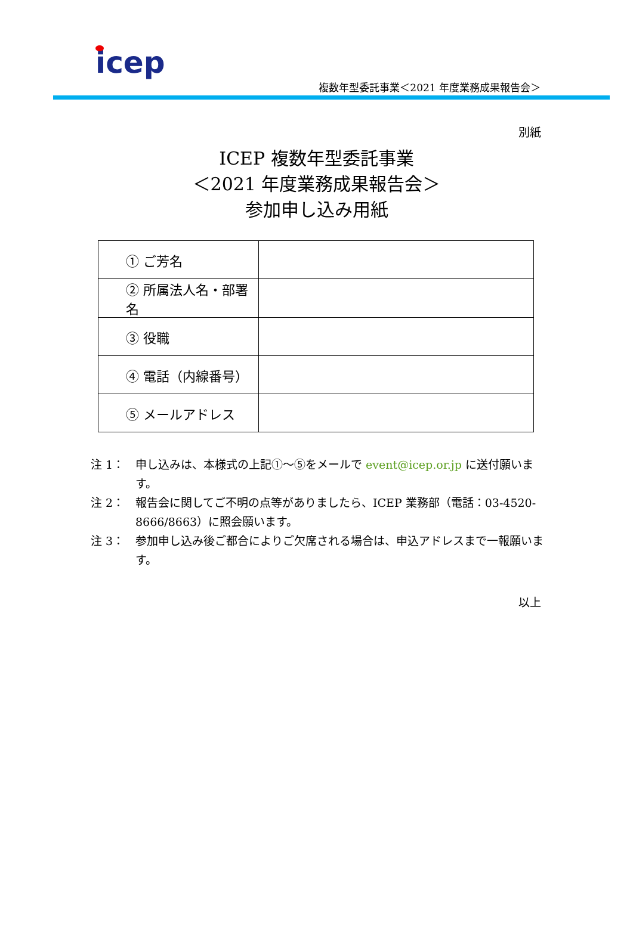icep
複数年型委託事業＜2021 年度業務成果報告会＞
別紙
ICEP 複数年型委託事業
＜2021 年度業務成果報告会＞
参加申し込み用紙
| ① ご芳名 | |
| ② 所属法人名・部署名 | |
| ③ 役職 | |
| ④ 電話（内線番号） | |
| ⑤ メールアドレス | |
注 1： 申し込みは、本様式の上記①～⑤をメールで event@icep.or.jp に送付願います。
注 2： 報告会に関してご不明の点等がありましたら、ICEP 業務部（電話：03-4520-8666/8663）に照会願います。
注 3： 参加申し込み後ご都合によりご欠席される場合は、申込アドレスまで一報願います。
以上